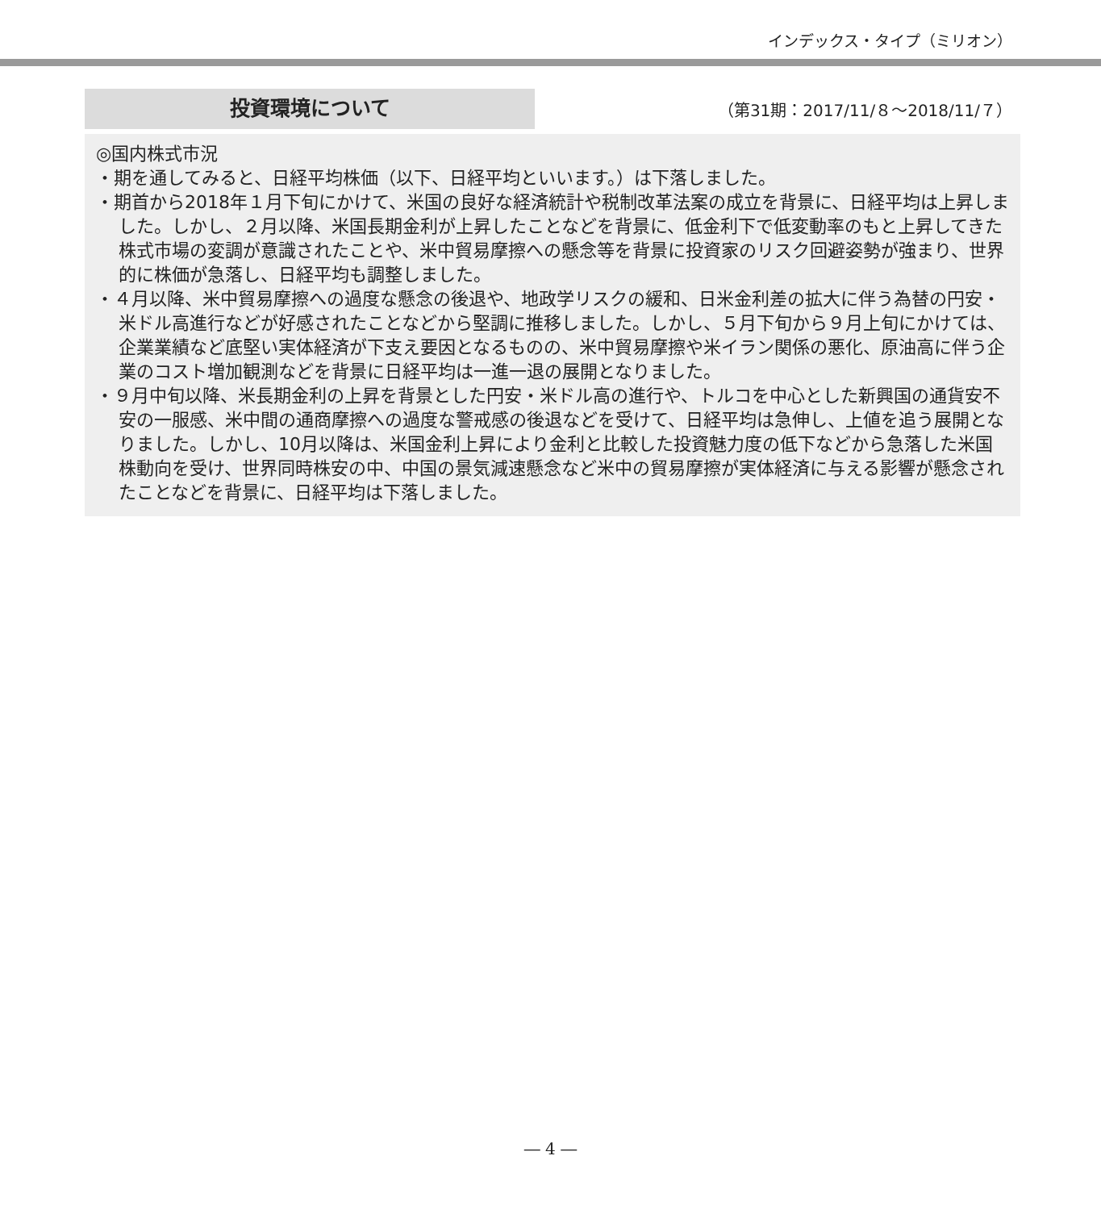インデックス・タイプ（ミリオン）
投資環境について
（第31期：2017/11/８～2018/11/７）
◎国内株式市況
・期を通してみると、日経平均株価（以下、日経平均といいます。）は下落しました。
・期首から2018年１月下旬にかけて、米国の良好な経済統計や税制改革法案の成立を背景に、日経平均は上昇しました。しかし、２月以降、米国長期金利が上昇したことなどを背景に、低金利下で低変動率のもと上昇してきた株式市場の変調が意識されたことや、米中貿易摩擦への懸念等を背景に投資家のリスク回避姿勢が強まり、世界的に株価が急落し、日経平均も調整しました。
・４月以降、米中貿易摩擦への過度な懸念の後退や、地政学リスクの緩和、日米金利差の拡大に伴う為替の円安・米ドル高進行などが好感されたことなどから堅調に推移しました。しかし、５月下旬から９月上旬にかけては、企業業績など底堅い実体経済が下支え要因となるものの、米中貿易摩擦や米イラン関係の悪化、原油高に伴う企業のコスト増加観測などを背景に日経平均は一進一退の展開となりました。
・９月中旬以降、米長期金利の上昇を背景とした円安・米ドル高の進行や、トルコを中心とした新興国の通貨安不安の一服感、米中間の通商摩擦への過度な警戒感の後退などを受けて、日経平均は急伸し、上値を追う展開となりました。しかし、10月以降は、米国金利上昇により金利と比較した投資魅力度の低下などから急落した米国株動向を受け、世界同時株安の中、中国の景気減速懸念など米中の貿易摩擦が実体経済に与える影響が懸念されたことなどを背景に、日経平均は下落しました。
― 4 ―